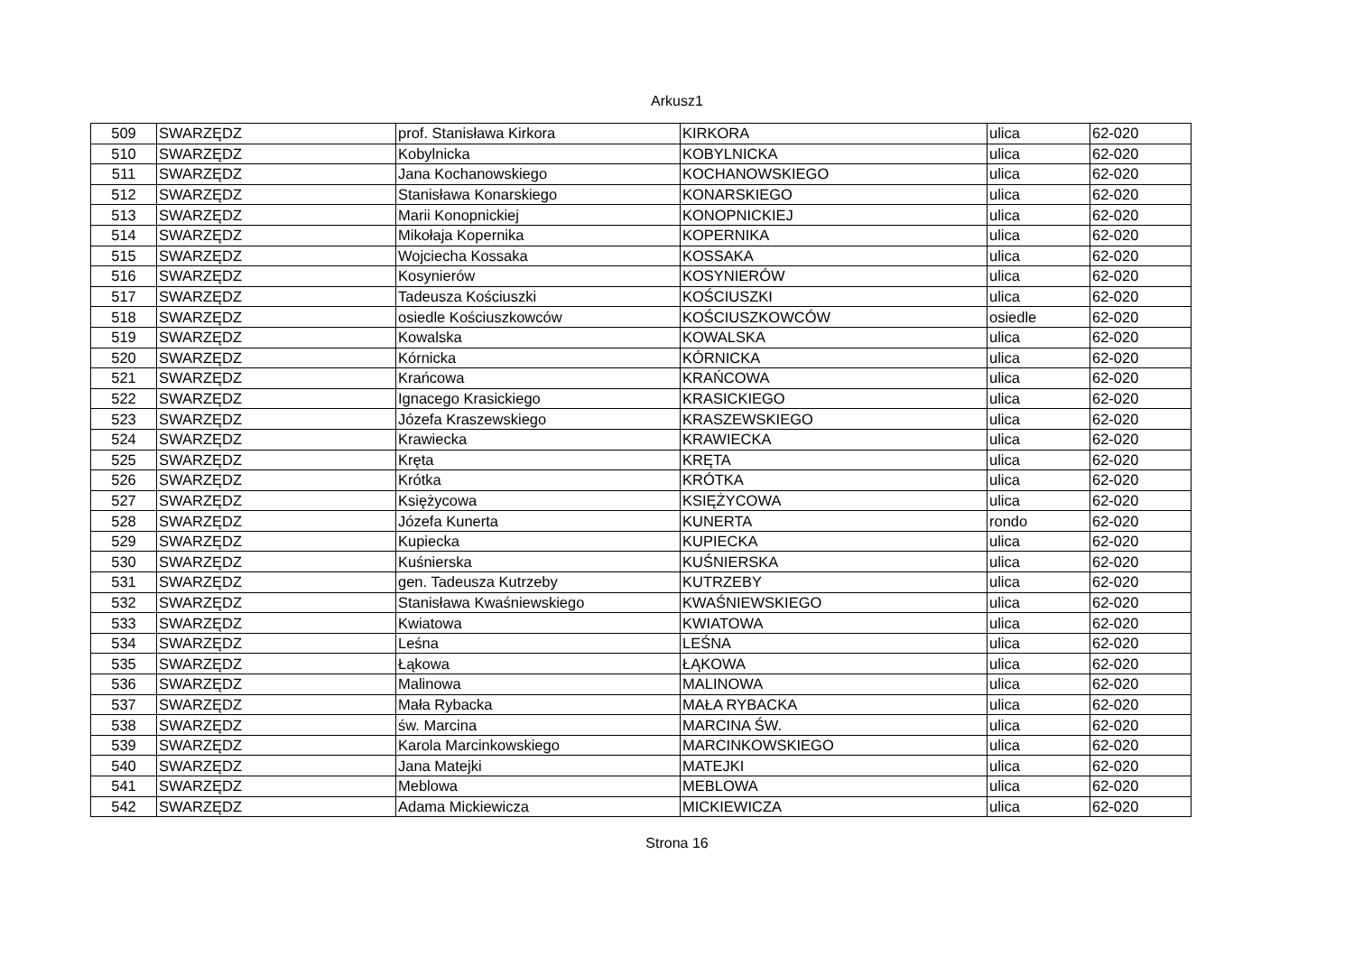Arkusz1
| 509 | SWARZĘDZ | prof. Stanisława Kirkora | KIRKORA | ulica | 62-020 |
| 510 | SWARZĘDZ | Kobylnicka | KOBYLNICKA | ulica | 62-020 |
| 511 | SWARZĘDZ | Jana Kochanowskiego | KOCHANOWSKIEGO | ulica | 62-020 |
| 512 | SWARZĘDZ | Stanisława Konarskiego | KONARSKIEGO | ulica | 62-020 |
| 513 | SWARZĘDZ | Marii Konopnickiej | KONOPNICKIEJ | ulica | 62-020 |
| 514 | SWARZĘDZ | Mikołaja Kopernika | KOPERNIKA | ulica | 62-020 |
| 515 | SWARZĘDZ | Wojciecha Kossaka | KOSSAKA | ulica | 62-020 |
| 516 | SWARZĘDZ | Kosynierów | KOSYNIERÓW | ulica | 62-020 |
| 517 | SWARZĘDZ | Tadeusza Kościuszki | KOŚCIUSZKI | ulica | 62-020 |
| 518 | SWARZĘDZ | osiedle Kościuszkowców | KOŚCIUSZKOWCÓW | osiedle | 62-020 |
| 519 | SWARZĘDZ | Kowalska | KOWALSKA | ulica | 62-020 |
| 520 | SWARZĘDZ | Kórnicka | KÓRNICKA | ulica | 62-020 |
| 521 | SWARZĘDZ | Krańcowa | KRAŃCOWA | ulica | 62-020 |
| 522 | SWARZĘDZ | Ignacego Krasickiego | KRASICKIEGO | ulica | 62-020 |
| 523 | SWARZĘDZ | Józefa Kraszewskiego | KRASZEWSKIEGO | ulica | 62-020 |
| 524 | SWARZĘDZ | Krawiecka | KRAWIECKA | ulica | 62-020 |
| 525 | SWARZĘDZ | Kręta | KRĘTA | ulica | 62-020 |
| 526 | SWARZĘDZ | Krótka | KRÓTKA | ulica | 62-020 |
| 527 | SWARZĘDZ | Księżycowa | KSIĘŻYCOWA | ulica | 62-020 |
| 528 | SWARZĘDZ | Józefa Kunerta | KUNERTA | rondo | 62-020 |
| 529 | SWARZĘDZ | Kupiecka | KUPIECKA | ulica | 62-020 |
| 530 | SWARZĘDZ | Kuśnierska | KUŚNIERSKA | ulica | 62-020 |
| 531 | SWARZĘDZ | gen. Tadeusza Kutrzeby | KUTRZEBY | ulica | 62-020 |
| 532 | SWARZĘDZ | Stanisława Kwaśniewskiego | KWAŚNIEWSKIEGO | ulica | 62-020 |
| 533 | SWARZĘDZ | Kwiatowa | KWIATOWA | ulica | 62-020 |
| 534 | SWARZĘDZ | Leśna | LEŚNA | ulica | 62-020 |
| 535 | SWARZĘDZ | Łąkowa | ŁĄKOWA | ulica | 62-020 |
| 536 | SWARZĘDZ | Malinowa | MALINOWA | ulica | 62-020 |
| 537 | SWARZĘDZ | Mała Rybacka | MAŁA RYBACKA | ulica | 62-020 |
| 538 | SWARZĘDZ | św. Marcina | MARCINA ŚW. | ulica | 62-020 |
| 539 | SWARZĘDZ | Karola Marcinkowskiego | MARCINKOWSKIEGO | ulica | 62-020 |
| 540 | SWARZĘDZ | Jana Matejki | MATEJKI | ulica | 62-020 |
| 541 | SWARZĘDZ | Meblowa | MEBLOWA | ulica | 62-020 |
| 542 | SWARZĘDZ | Adama Mickiewicza | MICKIEWICZA | ulica | 62-020 |
Strona 16